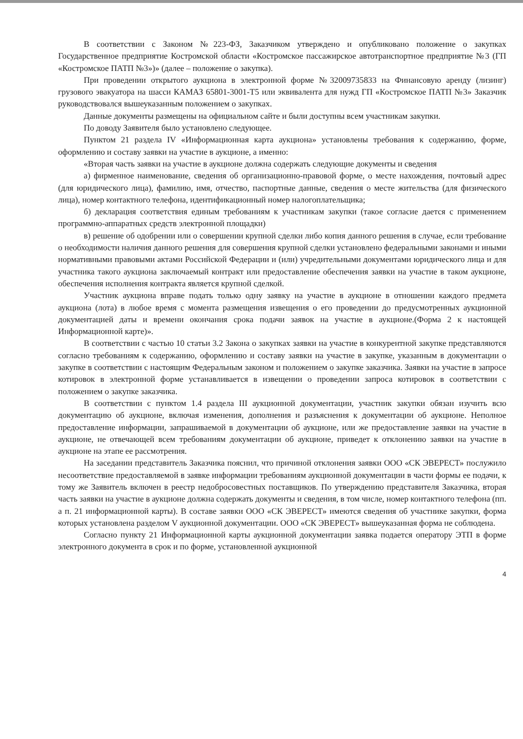В соответствии с Законом №223-ФЗ, Заказчиком утверждено и опубликовано положение о закупках Государственное предприятие Костромской области «Костромское пассажирское автотранспортное предприятие №3 (ГП «Костромское ПАТП №3»)» (далее – положение о закупка).
При проведении открытого аукциона в электронной форме №32009735833 на Финансовую аренду (лизинг) грузового эвакуатора на шасси КАМАЗ 65801-3001-Т5 или эквивалента для нужд ГП «Костромское ПАТП №3» Заказчик руководствовался вышеуказанным положением о закупках.
Данные документы размещены на официальном сайте и были доступны всем участникам закупки.
По доводу Заявителя было установлено следующее.
Пунктом 21 раздела IV «Информационная карта аукциона» установлены требования к содержанию, форме, оформлению и составу заявки на участие в аукционе, а именно:
«Вторая часть заявки на участие в аукционе должна содержать следующие документы и сведения
а) фирменное наименование, сведения об организационно-правовой форме, о месте нахождения, почтовый адрес (для юридического лица), фамилию, имя, отчество, паспортные данные, сведения о месте жительства (для физического лица), номер контактного телефона, идентификационный номер налогоплательщика;
б) декларация соответствия единым требованиям к участникам закупки (такое согласие дается с применением программно-аппаратных средств электронной площадки)
в) решение об одобрении или о совершении крупной сделки либо копия данного решения в случае, если требование о необходимости наличия данного решения для совершения крупной сделки установлено федеральными законами и иными нормативными правовыми актами Российской Федерации и (или) учредительными документами юридического лица и для участника такого аукциона заключаемый контракт или предоставление обеспечения заявки на участие в таком аукционе, обеспечения исполнения контракта является крупной сделкой.
Участник аукциона вправе подать только одну заявку на участие в аукционе в отношении каждого предмета аукциона (лота) в любое время с момента размещения извещения о его проведении до предусмотренных аукционной документацией даты и времени окончания срока подачи заявок на участие в аукционе.(Форма 2 к настоящей Информационной карте)».
В соответствии с частью 10 статьи 3.2 Закона о закупках заявки на участие в конкурентной закупке представляются согласно требованиям к содержанию, оформлению и составу заявки на участие в закупке, указанным в документации о закупке в соответствии с настоящим Федеральным законом и положением о закупке заказчика. Заявки на участие в запросе котировок в электронной форме устанавливается в извещении о проведении запроса котировок в соответствии с положением о закупке заказчика.
В соответствии с пунктом 1.4 раздела III аукционной документации, участник закупки обязан изучить всю документацию об аукционе, включая изменения, дополнения и разъяснения к документации об аукционе. Неполное предоставление информации, запрашиваемой в документации об аукционе, или же предоставление заявки на участие в аукционе, не отвечающей всем требованиям документации об аукционе, приведет к отклонению заявки на участие в аукционе на этапе ее рассмотрения.
На заседании представитель Заказчика пояснил, что причиной отклонения заявки ООО «СК ЭВЕРЕСТ» послужило несоответствие предоставляемой в заявке информации требованиям аукционной документации в части формы ее подачи, к тому же Заявитель включен в реестр недобросовестных поставщиков. По утверждению представителя Заказчика, вторая часть заявки на участие в аукционе должна содержать документы и сведения, в том числе, номер контактного телефона (пп. а п. 21 информационной карты). В составе заявки ООО «СК ЭВЕРЕСТ» имеются сведения об участнике закупки, форма которых установлена разделом V аукционной документации. ООО «СК ЭВЕРЕСТ» вышеуказанная форма не соблюдена.
Согласно пункту 21 Информационной карты аукционной документации заявка подается оператору ЭТП в форме электронного документа в срок и по форме, установленной аукционной
4